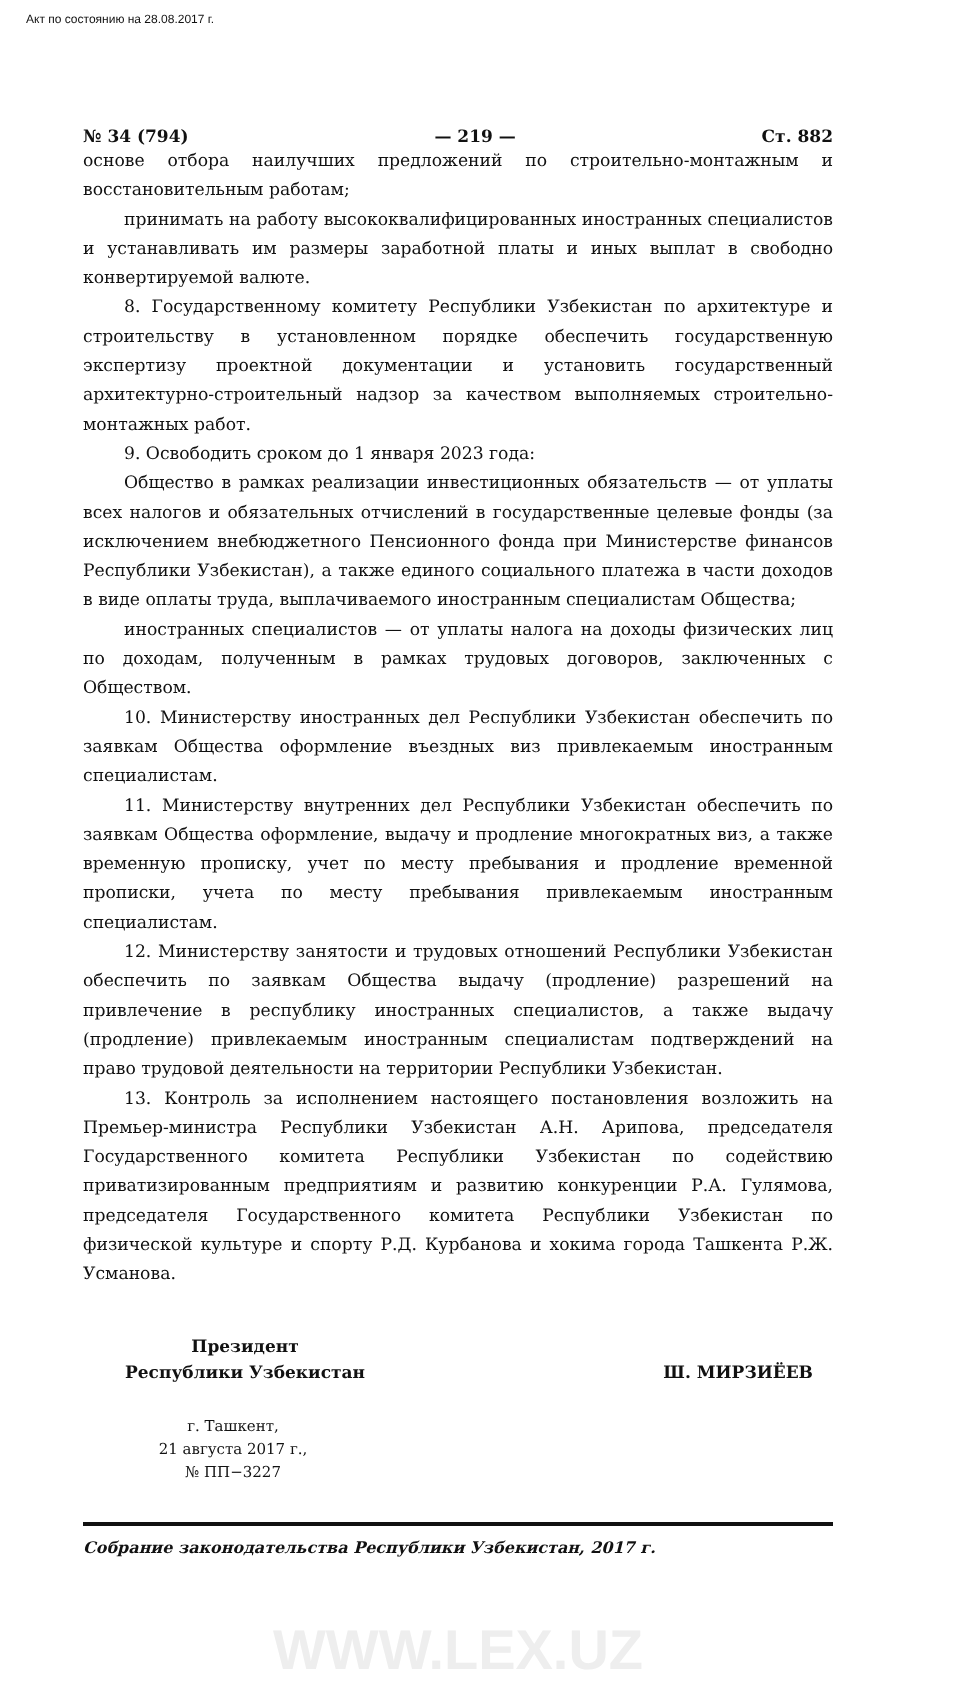Акт по состоянию на 28.08.2017 г.
№ 34 (794) — 219 — Ст. 882
основе отбора наилучших предложений по строительно-монтажным и восстановительным работам;
принимать на работу высококвалифицированных иностранных специалистов и устанавливать им размеры заработной платы и иных выплат в свободно конвертируемой валюте.
8. Государственному комитету Республики Узбекистан по архитектуре и строительству в установленном порядке обеспечить государственную экспертизу проектной документации и установить государственный архитектурно-строительный надзор за качеством выполняемых строительно-монтажных работ.
9. Освободить сроком до 1 января 2023 года:
Общество в рамках реализации инвестиционных обязательств — от уплаты всех налогов и обязательных отчислений в государственные целевые фонды (за исключением внебюджетного Пенсионного фонда при Министерстве финансов Республики Узбекистан), а также единого социального платежа в части доходов в виде оплаты труда, выплачиваемого иностранным специалистам Общества;
иностранных специалистов — от уплаты налога на доходы физических лиц по доходам, полученным в рамках трудовых договоров, заключенных с Обществом.
10. Министерству иностранных дел Республики Узбекистан обеспечить по заявкам Общества оформление въездных виз привлекаемым иностранным специалистам.
11. Министерству внутренних дел Республики Узбекистан обеспечить по заявкам Общества оформление, выдачу и продление многократных виз, а также временную прописку, учет по месту пребывания и продление временной прописки, учета по месту пребывания привлекаемым иностранным специалистам.
12. Министерству занятости и трудовых отношений Республики Узбекистан обеспечить по заявкам Общества выдачу (продление) разрешений на привлечение в республику иностранных специалистов, а также выдачу (продление) привлекаемым иностранным специалистам подтверждений на право трудовой деятельности на территории Республики Узбекистан.
13. Контроль за исполнением настоящего постановления возложить на Премьер-министра Республики Узбекистан А.Н. Арипова, председателя Государственного комитета Республики Узбекистан по содействию приватизированным предприятиям и развитию конкуренции Р.А. Гулямова, председателя Государственного комитета Республики Узбекистан по физической культуре и спорту Р.Д. Курбанова и хокима города Ташкента Р.Ж. Усманова.
Президент
Республики Узбекистан
Ш. МИРЗИЁЕВ
г. Ташкент,
21 августа 2017 г.,
№ ПП−3227
Собрание законодательства Республики Узбекистан, 2017 г.
WWW.LEX.UZ